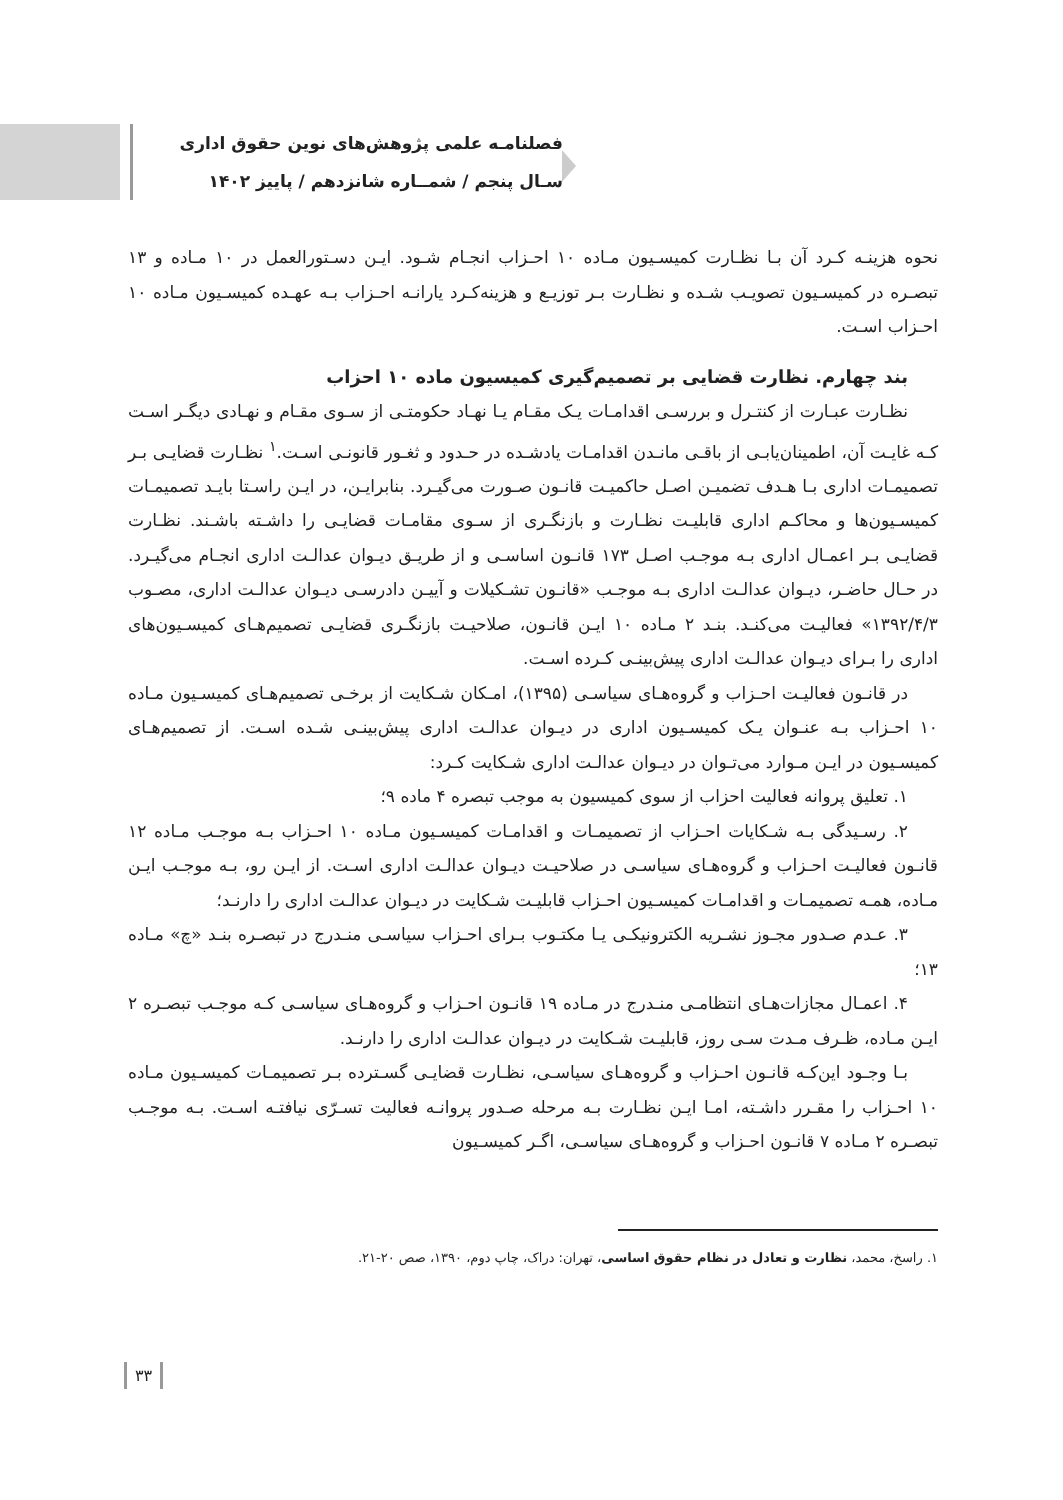فصلنامـه علمی پژوهش‌های نوین حقوق اداری
سـال پنجم / شمــاره شانزدهم / پاییز ۱۴۰۲
نحوه هزینـه کـرد آن بـا نظـارت کمیسـیون مـاده ۱۰ احـزاب انجـام شـود. ایـن دسـتورالعمل در ۱۰ مـاده و ۱۳ تبصـره در کمیسـیون تصویـب شـده و نظـارت بـر توزیـع و هزینه‌کـرد یارانـه احـزاب بـه عهـده کمیسـیون مـاده ۱۰ احـزاب اسـت.
بند چهارم. نظارت قضایی بر تصمیم‌گیری کمیسیون ماده ۱۰ احزاب
نظـارت عبـارت از کنتـرل و بررسـی اقدامـات یـک مقـام یـا نهـاد حکومتـی از سـوی مقـام و نهـادی دیگـر اسـت کـه غایـت آن، اطمینان‌یابـی از باقـی مانـدن اقدامـات یادشـده در حـدود و ثغـور قانونـی اسـت.<sup>۱</sup> نظـارت قضایـی بـر تصمیمـات اداری بـا هـدف تضمیـن اصـل حاکمیـت قانـون صـورت می‌گیـرد. بنابرایـن، در ایـن راسـتا بایـد تصمیمـات کمیسـیون‌ها و محاکـم اداری قابلیـت نظـارت و بازنگـری از سـوی مقامـات قضایـی را داشـته باشـند. نظـارت قضایـی بـر اعمـال اداری بـه موجـب اصـل ۱۷۳ قانـون اساسـی و از طریـق دیـوان عدالـت اداری انجـام می‌گیـرد. در حـال حاضـر، دیـوان عدالـت اداری بـه موجـب «قانـون تشـکیلات و آییـن دادرسـی دیـوان عدالـت اداری، مصـوب ۱۳۹۲/۴/۳» فعالیـت می‌کنـد. بنـد ۲ مـاده ۱۰ ایـن قانـون، صلاحیـت بازنگـری قضایـی تصمیم‌هـای کمیسـیون‌های اداری را بـرای دیـوان عدالـت اداری پیش‌بینـی کـرده اسـت.
در قانـون فعالیـت احـزاب و گروه‌هـای سیاسـی (۱۳۹۵)، امـکان شـکایت از برخـی تصمیم‌هـای کمیسـیون مـاده ۱۰ احـزاب بـه عنـوان یـک کمیسـیون اداری در دیـوان عدالـت اداری پیش‌بینـی شـده اسـت. از تصمیم‌هـای کمیسـیون در ایـن مـوارد می‌تـوان در دیـوان عدالـت اداری شـکایت کـرد:
۱. تعلیق پروانه فعالیت احزاب از سوی کمیسیون به موجب تبصره ۴ ماده ۹؛
۲. رسـیدگی بـه شـکایات احـزاب از تصمیمـات و اقدامـات کمیسـیون مـاده ۱۰ احـزاب بـه موجـب مـاده ۱۲ قانـون فعالیـت احـزاب و گروه‌هـای سیاسـی در صلاحیـت دیـوان عدالـت اداری اسـت. از ایـن رو، بـه موجـب ایـن مـاده، همـه تصمیمـات و اقدامـات کمیسـیون احـزاب قابلیـت شـکایت در دیـوان عدالـت اداری را دارنـد؛
۳. عـدم صـدور مجـوز نشـریه الکترونیکـی یـا مکتـوب بـرای احـزاب سیاسـی منـدرج در تبصـره بنـد «چ» مـاده ۱۳؛
۴. اعمـال مجازات‌هـای انتظامـی منـدرج در مـاده ۱۹ قانـون احـزاب و گروه‌هـای سیاسـی کـه موجـب تبصـره ۲ ایـن مـاده، ظـرف مـدت سـی روز، قابلیـت شـکایت در دیـوان عدالـت اداری را دارنـد.
بـا وجـود این‌کـه قانـون احـزاب و گروه‌هـای سیاسـی، نظـارت قضایـی گسـترده بـر تصمیمـات کمیسـیون مـاده ۱۰ احـزاب را مقـرر داشـته، امـا ایـن نظـارت بـه مرحله صـدور پروانـه فعالیت تسـرّی نیافتـه اسـت. بـه موجـب تبصـره ۲ مـاده ۷ قانـون احـزاب و گروه‌هـای سیاسـی، اگـر کمیسـیون
۱. راسخ، محمد، نظارت و تعادل در نظام حقوق اساسی، تهران: دراک، چاپ دوم، ۱۳۹۰، صص ۲۰-۲۱.
۳۳